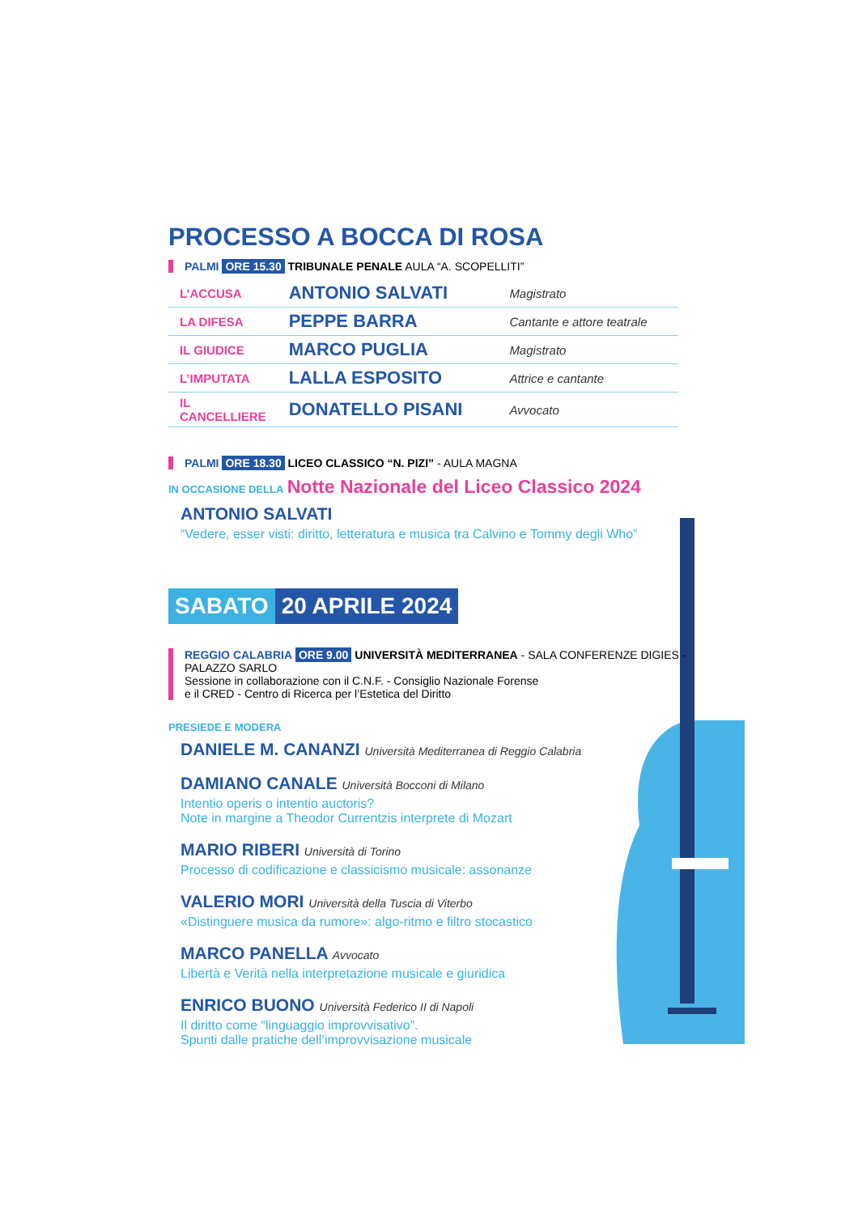PROCESSO A BOCCA DI ROSA
PALMI ORE 15.30 TRIBUNALE PENALE AULA “A. SCOPELLITI”
| L’ACCUSA | ANTONIO SALVATI | Magistrato |
| LA DIFESA | PEPPE BARRA | Cantante e attore teatrale |
| IL GIUDICE | MARCO PUGLIA | Magistrato |
| L’IMPUTATA | LALLA ESPOSITO | Attrice e cantante |
| IL CANCELLIERE | DONATELLO PISANI | Avvocato |
PALMI ORE 18.30 LICEO CLASSICO “N. PIZI” - AULA MAGNA
IN OCCASIONE DELLA Notte Nazionale del Liceo Classico 2024
ANTONIO SALVATI
“Vedere, esser visti: diritto, letteratura e musica tra Calvino e Tommy degli Who”
SABATO 20 APRILE 2024
REGGIO CALABRIA ORE 9.00 UNIVERSITÀ MEDITERRANEA - SALA CONFERENZE DIGIES - PALAZZO SARLO
Sessione in collaborazione con il C.N.F. - Consiglio Nazionale Forense
e il CRED - Centro di Ricerca per l’Estetica del Diritto
PRESIEDE E MODERA
DANIELE M. CANANZI Università Mediterranea di Reggio Calabria
DAMIANO CANALE Università Bocconi di Milano
Intentio operis o intentio auctoris?
Note in margine a Theodor Currentzis interprete di Mozart
MARIO RIBERI Università di Torino
Processo di codificazione e classicismo musicale: assonanze
VALERIO MORI Università della Tuscia di Viterbo
«Distinguere musica da rumore»: algo-ritmo e filtro stocastico
MARCO PANELLA Avvocato
Libertà e Verità nella interpretazione musicale e giuridica
ENRICO BUONO Università Federico II di Napoli
Il diritto come “linguaggio improvvisativo”.
Spunti dalle pratiche dell’improvvisazione musicale